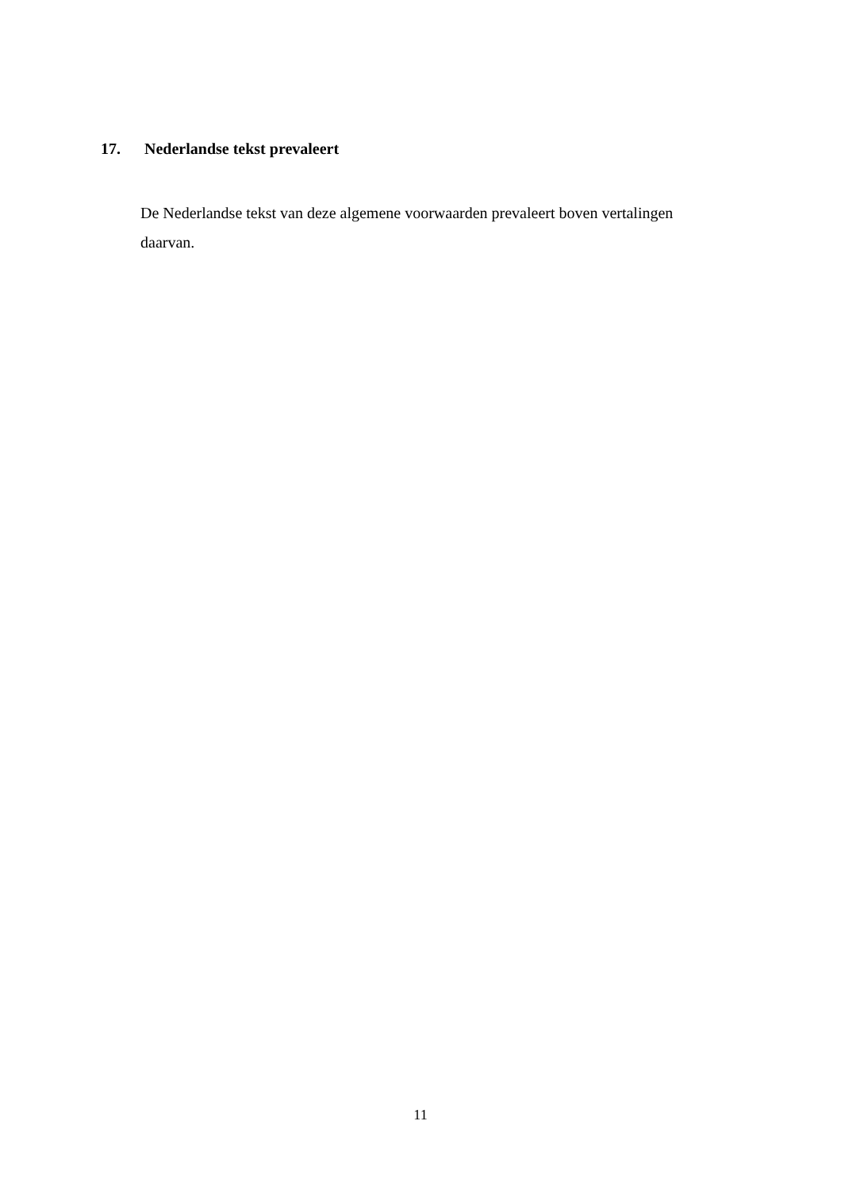17. Nederlandse tekst prevaleert
De Nederlandse tekst van deze algemene voorwaarden prevaleert boven vertalingen daarvan.
11